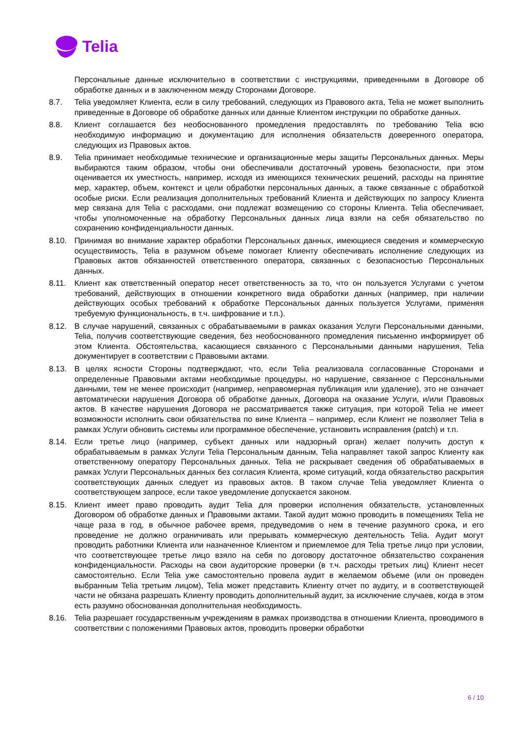Telia
Персональные данные исключительно в соответствии с инструкциями, приведенными в Договоре об обработке данных и в заключенном между Сторонами Договоре.
8.7. Telia уведомляет Клиента, если в силу требований, следующих из Правового акта, Telia не может выполнить приведенные в Договоре об обработке данных или данные Клиентом инструкции по обработке данных.
8.8. Клиент соглашается без необоснованного промедления предоставлять по требованию Telia всю необходимую информацию и документацию для исполнения обязательств доверенного оператора, следующих из Правовых актов.
8.9. Telia принимает необходимые технические и организационные меры защиты Персональных данных. Меры выбираются таким образом, чтобы они обеспечивали достаточный уровень безопасности, при этом оценивается их уместность, например, исходя из имеющихся технических решений, расходы на принятие мер, характер, объем, контекст и цели обработки персональных данных, а также связанные с обработкой особые риски. Если реализация дополнительных требований Клиента и действующих по запросу Клиента мер связана для Telia с расходами, они подлежат возмещению со стороны Клиента. Telia обеспечивает, чтобы уполномоченные на обработку Персональных данных лица взяли на себя обязательство по сохранению конфиденциальности данных.
8.10. Принимая во внимание характер обработки Персональных данных, имеющиеся сведения и коммерческую осуществимость, Telia в разумном объеме помогает Клиенту обеспечивать исполнение следующих из Правовых актов обязанностей ответственного оператора, связанных с безопасностью Персональных данных.
8.11. Клиент как ответственный оператор несет ответственность за то, что он пользуется Услугами с учетом требований, действующих в отношении конкретного вида обработки данных (например, при наличии действующих особых требований к обработке Персональных данных пользуется Услугами, применяя требуемую функциональность, в т.ч. шифрование и т.п.).
8.12. В случае нарушений, связанных с обрабатываемыми в рамках оказания Услуги Персональными данными, Telia, получив соответствующие сведения, без необоснованного промедления письменно информирует об этом Клиента. Обстоятельства, касающиеся связанного с Персональными данными нарушения, Telia документирует в соответствии с Правовыми актами.
8.13. В целях ясности Стороны подтверждают, что, если Telia реализовала согласованные Сторонами и определенные Правовыми актами необходимые процедуры, но нарушение, связанное с Персональными данными, тем не менее происходит (например, неправомерная публикация или удаление), это не означает автоматически нарушения Договора об обработке данных, Договора на оказание Услуги, и/или Правовых актов. В качестве нарушения Договора не рассматривается также ситуация, при которой Telia не имеет возможности исполнить свои обязательства по вине Клиента – например, если Клиент не позволяет Telia в рамках Услуги обновить системы или программное обеспечение, установить исправления (patch) и т.п.
8.14. Если третье лицо (например, субъект данных или надзорный орган) желает получить доступ к обрабатываемым в рамках Услуги Telia Персональным данным, Telia направляет такой запрос Клиенту как ответственному оператору Персональных данных. Telia не раскрывает сведения об обрабатываемых в рамках Услуги Персональных данных без согласия Клиента, кроме ситуаций, когда обязательство раскрытия соответствующих данных следует из правовых актов. В таком случае Telia уведомляет Клиента о соответствующем запросе, если такое уведомление допускается законом.
8.15. Клиент имеет право проводить аудит Telia для проверки исполнения обязательств, установленных Договором об обработке данных и Правовыми актами. Такой аудит можно проводить в помещениях Telia не чаще раза в год, в обычное рабочее время, предуведомив о нем в течение разумного срока, и его проведение не должно ограничивать или прерывать коммерческую деятельность Telia. Аудит могут проводить работники Клиента или назначенное Клиентом и приемлемое для Telia третье лицо при условии, что соответствующее третье лицо взяло на себя по договору достаточное обязательство сохранения конфиденциальности. Расходы на свои аудиторские проверки (в т.ч. расходы третьих лиц) Клиент несет самостоятельно. Если Telia уже самостоятельно провела аудит в желаемом объеме (или он проведен выбранным Telia третьим лицом), Telia может представить Клиенту отчет по аудиту, и в соответствующей части не обязана разрешать Клиенту проводить дополнительный аудит, за исключение случаев, когда в этом есть разумно обоснованная дополнительная необходимость.
8.16. Telia разрешает государственным учреждениям в рамках производства в отношении Клиента, проводимого в соответствии с положениями Правовых актов, проводить проверки обработки
6 / 10